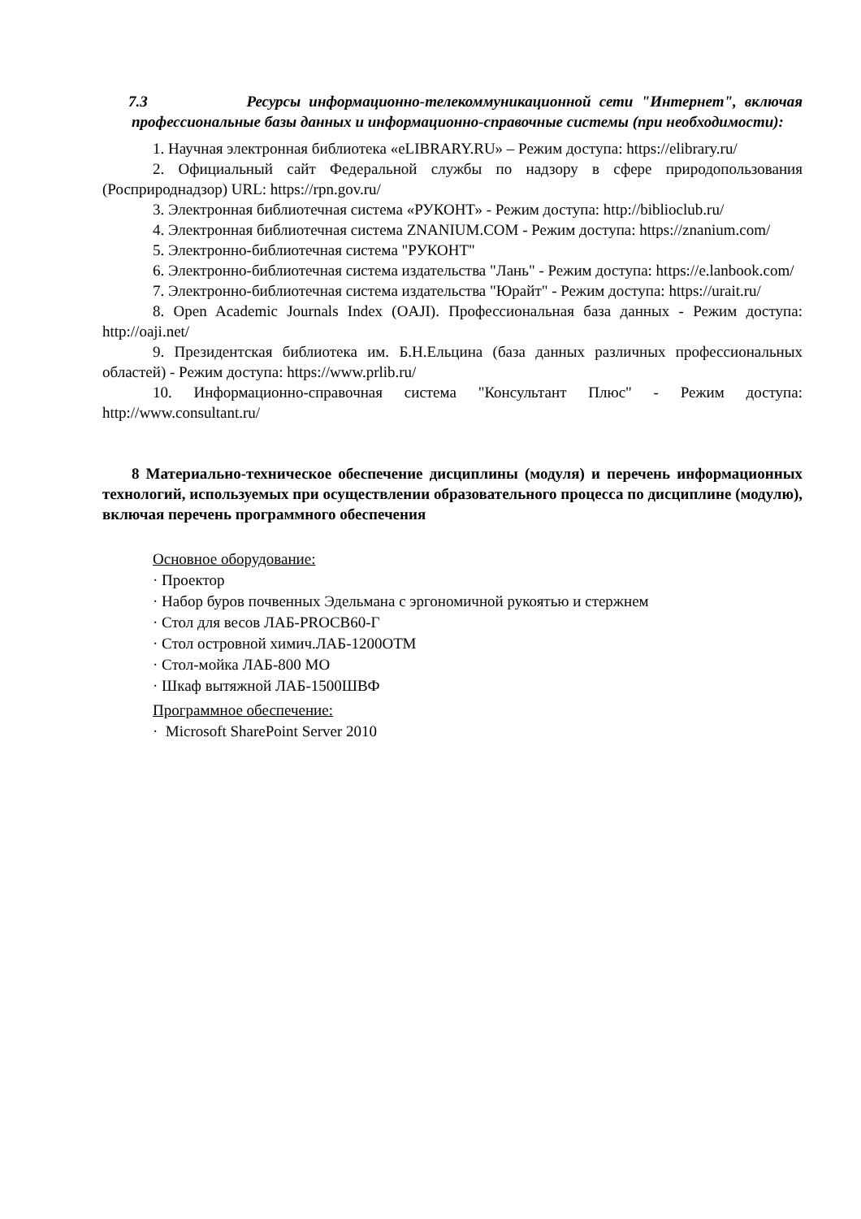7.3 Ресурсы информационно-телекоммуникационной сети "Интернет", включая профессиональные базы данных и информационно-справочные системы (при необходимости):
1. Научная электронная библиотека «eLIBRARY.RU» – Режим доступа: https://elibrary.ru/
2. Официальный сайт Федеральной службы по надзору в сфере природопользования (Росприроднадзор) URL: https://rpn.gov.ru/
3. Электронная библиотечная система «РУКОНТ» - Режим доступа: http://biblioclub.ru/
4. Электронная библиотечная система ZNANIUM.COM - Режим доступа: https://znanium.com/
5. Электронно-библиотечная система "РУКОНТ"
6. Электронно-библиотечная система издательства "Лань" - Режим доступа: https://e.lanbook.com/
7. Электронно-библиотечная система издательства "Юрайт" - Режим доступа: https://urait.ru/
8. Open Academic Journals Index (OAJI). Профессиональная база данных - Режим доступа: http://oaji.net/
9. Президентская библиотека им. Б.Н.Ельцина (база данных различных профессиональных областей) - Режим доступа: https://www.prlib.ru/
10. Информационно-справочная система "Консультант Плюс" - Режим доступа: http://www.consultant.ru/
8 Материально-техническое обеспечение дисциплины (модуля) и перечень информационных технологий, используемых при осуществлении образовательного процесса по дисциплине (модулю), включая перечень программного обеспечения
Основное оборудование:
· Проектор
· Набор буров почвенных Эдельмана с эргономичной рукоятью и стержнем
· Стол для весов ЛАБ-PROCB60-Г
· Стол островной химич.ЛАБ-1200ОТМ
· Стол-мойка ЛАБ-800 МО
· Шкаф вытяжной ЛАБ-1500ШВФ
Программное обеспечение:
· Microsoft SharePoint Server 2010